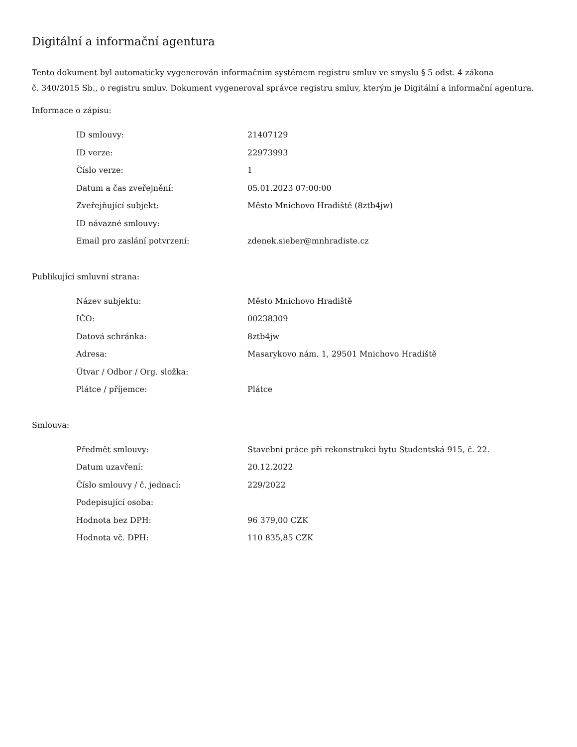Digitální a informační agentura
Tento dokument byl automaticky vygenerován informačním systémem registru smluv ve smyslu § 5 odst. 4 zákona
č. 340/2015 Sb., o registru smluv. Dokument vygeneroval správce registru smluv, kterým je Digitální a informační agentura.
Informace o zápisu:
| ID smlouvy: | 21407129 |
| ID verze: | 22973993 |
| Číslo verze: | 1 |
| Datum a čas zveřejnění: | 05.01.2023 07:00:00 |
| Zveřejňující subjekt: | Město Mnichovo Hradiště (8ztb4jw) |
| ID návazné smlouvy: | |
| Email pro zaslání potvrzení: | zdenek.sieber@mnhradiste.cz |
Publikující smluvní strana:
| Název subjektu: | Město Mnichovo Hradiště |
| IČO: | 00238309 |
| Datová schránka: | 8ztb4jw |
| Adresa: | Masarykovo nám. 1, 29501 Mnichovo Hradiště |
| Útvar / Odbor / Org. složka: | |
| Plátce / příjemce: | Plátce |
Smlouva:
| Předmět smlouvy: | Stavební práce při rekonstrukci bytu Studentská 915, č. 22. |
| Datum uzavření: | 20.12.2022 |
| Číslo smlouvy / č. jednací: | 229/2022 |
| Podepisující osoba: | |
| Hodnota bez DPH: | 96 379,00 CZK |
| Hodnota vč. DPH: | 110 835,85 CZK |